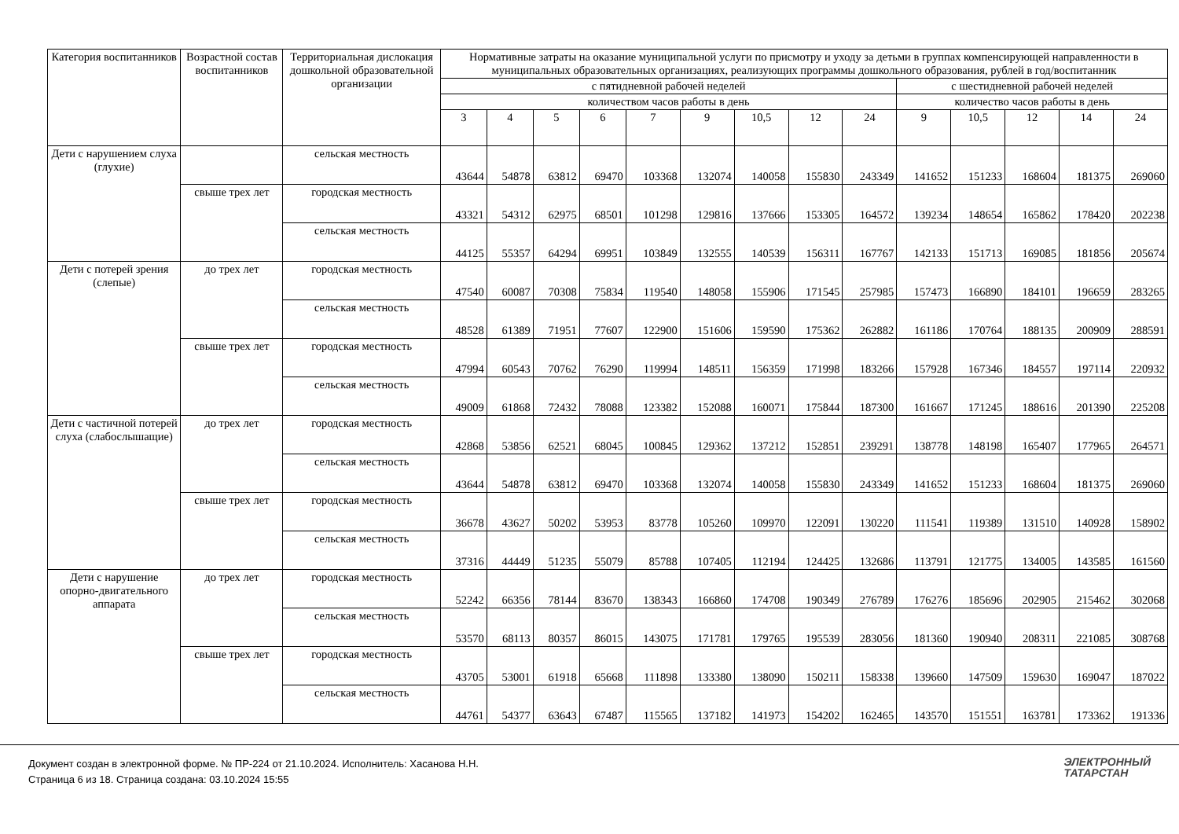| Категория воспитанников | Возрастной состав воспитанников | Территориальная дислокация дошкольной образовательной организации | Нормативные затраты на оказание муниципальной услуги по присмотру и уходу за детьми в группах компенсирующей направленности в муниципальных образовательных организациях, реализующих программы дошкольного образования, рублей в год/воспитанник | | | | | | | | | | | | | |
| --- | --- | --- | --- | --- | --- | --- | --- | --- | --- | --- | --- | --- | --- | --- | --- | --- |
| | | | с пятидневной рабочей неделей | | | | | | | | | с шестидневной рабочей неделей | | | | |
| | | | количеством часов работы в день | | | | | | | | | количество часов работы в день | | | | |
| | | | 3 | 4 | 5 | 6 | 7 | 9 | 10,5 | 12 | 24 | 9 | 10,5 | 12 | 14 | 24 |
| Дети с нарушением слуха (глухие) | | сельская местность | 43644 | 54878 | 63812 | 69470 | 103368 | 132074 | 140058 | 155830 | 243349 | 141652 | 151233 | 168604 | 181375 | 269060 |
| | свыше трех лет | городская местность | 43321 | 54312 | 62975 | 68501 | 101298 | 129816 | 137666 | 153305 | 164572 | 139234 | 148654 | 165862 | 178420 | 202238 |
| | | сельская местность | 44125 | 55357 | 64294 | 69951 | 103849 | 132555 | 140539 | 156311 | 167767 | 142133 | 151713 | 169085 | 181856 | 205674 |
| Дети с потерей зрения (слепые) | до трех лет | городская местность | 47540 | 60087 | 70308 | 75834 | 119540 | 148058 | 155906 | 171545 | 257985 | 157473 | 166890 | 184101 | 196659 | 283265 |
| | | сельская местность | 48528 | 61389 | 71951 | 77607 | 122900 | 151606 | 159590 | 175362 | 262882 | 161186 | 170764 | 188135 | 200909 | 288591 |
| | свыше трех лет | городская местность | 47994 | 60543 | 70762 | 76290 | 119994 | 148511 | 156359 | 171998 | 183266 | 157928 | 167346 | 184557 | 197114 | 220932 |
| | | сельская местность | 49009 | 61868 | 72432 | 78088 | 123382 | 152088 | 160071 | 175844 | 187300 | 161667 | 171245 | 188616 | 201390 | 225208 |
| Дети с частичной потерей слуха (слабослышащие) | до трех лет | городская местность | 42868 | 53856 | 62521 | 68045 | 100845 | 129362 | 137212 | 152851 | 239291 | 138778 | 148198 | 165407 | 177965 | 264571 |
| | | сельская местность | 43644 | 54878 | 63812 | 69470 | 103368 | 132074 | 140058 | 155830 | 243349 | 141652 | 151233 | 168604 | 181375 | 269060 |
| | свыше трех лет | городская местность | 36678 | 43627 | 50202 | 53953 | 83778 | 105260 | 109970 | 122091 | 130220 | 111541 | 119389 | 131510 | 140928 | 158902 |
| | | сельская местность | 37316 | 44449 | 51235 | 55079 | 85788 | 107405 | 112194 | 124425 | 132686 | 113791 | 121775 | 134005 | 143585 | 161560 |
| Дети с нарушение опорно-двигательного аппарата | до трех лет | городская местность | 52242 | 66356 | 78144 | 83670 | 138343 | 166860 | 174708 | 190349 | 276789 | 176276 | 185696 | 202905 | 215462 | 302068 |
| | | сельская местность | 53570 | 68113 | 80357 | 86015 | 143075 | 171781 | 179765 | 195539 | 283056 | 181360 | 190940 | 208311 | 221085 | 308768 |
| | свыше трех лет | городская местность | 43705 | 53001 | 61918 | 65668 | 111898 | 133380 | 138090 | 150211 | 158338 | 139660 | 147509 | 159630 | 169047 | 187022 |
| | | сельская местность | 44761 | 54377 | 63643 | 67487 | 115565 | 137182 | 141973 | 154202 | 162465 | 143570 | 151551 | 163781 | 173362 | 191336 |
Документ создан в электронной форме. № ПР-224 от 21.10.2024. Исполнитель: Хасанова Н.Н.
Страница 6 из 18. Страница создана: 03.10.2024 15:55
ЭЛЕКТРОННЫЙ
ТАТАРСТАН